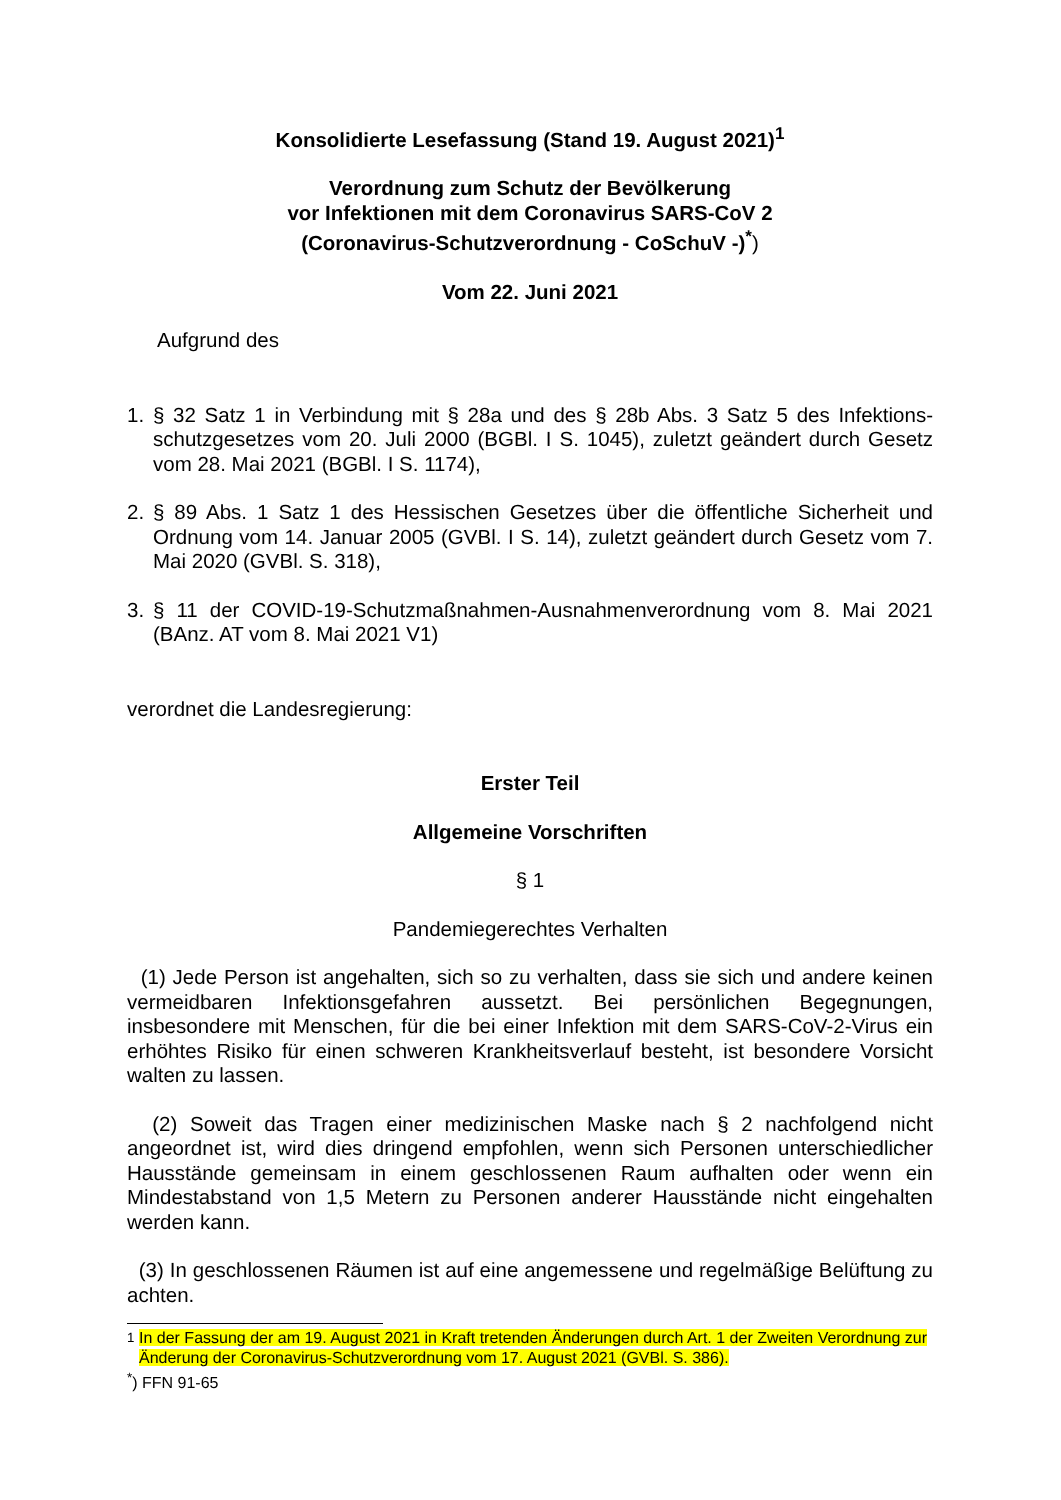Konsolidierte Lesefassung (Stand 19. August 2021)<sup>1</sup>
Verordnung zum Schutz der Bevölkerung
vor Infektionen mit dem Coronavirus SARS-CoV 2
(Coronavirus-Schutzverordnung - CoSchuV -)<sup>*</sup>)
Vom 22. Juni 2021
Aufgrund des
1. § 32 Satz 1 in Verbindung mit § 28a und des § 28b Abs. 3 Satz 5 des Infektions­schutzgesetzes vom 20. Juli 2000 (BGBl. I S. 1045), zuletzt geändert durch Gesetz vom 28. Mai 2021 (BGBl. I S. 1174),
2. § 89 Abs. 1 Satz 1 des Hessischen Gesetzes über die öffentliche Sicherheit und Ordnung vom 14. Januar 2005 (GVBl. I S. 14), zuletzt geändert durch Gesetz vom 7. Mai 2020 (GVBl. S. 318),
3. § 11 der COVID-19-Schutzmaßnahmen-Ausnahmenverordnung vom 8. Mai 2021 (BAnz. AT vom 8. Mai 2021 V1)
verordnet die Landesregierung:
Erster Teil
Allgemeine Vorschriften
§ 1
Pandemiegerechtes Verhalten
(1) Jede Person ist angehalten, sich so zu verhalten, dass sie sich und andere keinen vermeidbaren Infektionsgefahren aussetzt. Bei persönlichen Begegnungen, insbesondere mit Menschen, für die bei einer Infektion mit dem SARS-CoV-2-Virus ein erhöhtes Risiko für einen schweren Krankheitsverlauf besteht, ist besondere Vorsicht walten zu lassen.
(2) Soweit das Tragen einer medizinischen Maske nach § 2 nachfolgend nicht angeordnet ist, wird dies dringend empfohlen, wenn sich Personen unterschiedlicher Hausstände gemeinsam in einem geschlossenen Raum aufhalten oder wenn ein Mindestabstand von 1,5 Metern zu Personen anderer Hausstände nicht eingehalten werden kann.
(3) In geschlossenen Räumen ist auf eine angemessene und regelmäßige Belüftung zu achten.
<sup>1</sup> In der Fassung der am 19. August 2021 in Kraft tretenden Änderungen durch Art. 1 der Zweiten Verordnung zur Änderung der Coronavirus-Schutzverordnung vom 17. August 2021 (GVBl. S. 386).
<sup>*</sup>) FFN 91-65